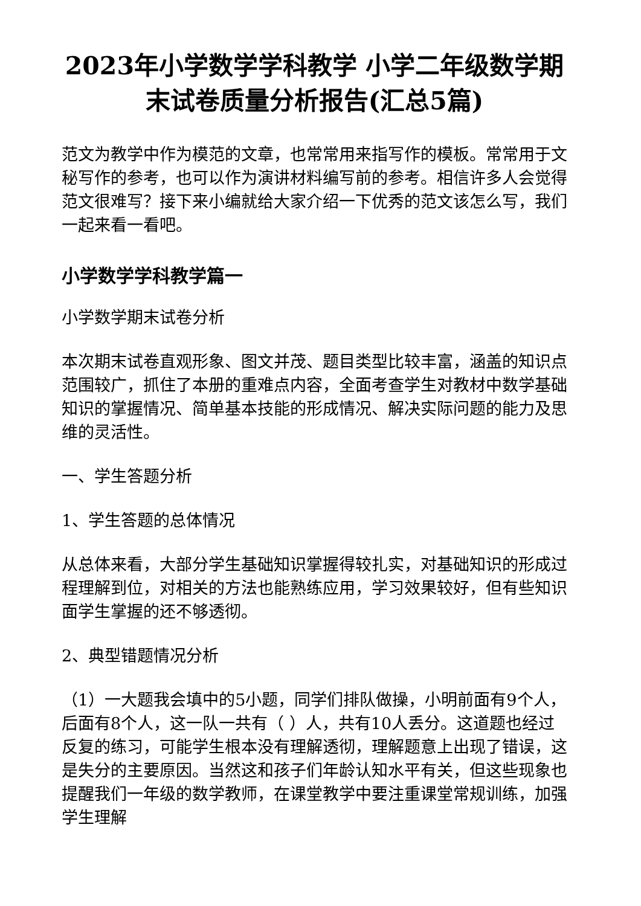2023年小学数学学科教学 小学二年级数学期末试卷质量分析报告(汇总5篇)
范文为教学中作为模范的文章，也常常用来指写作的模板。常常用于文秘写作的参考，也可以作为演讲材料编写前的参考。相信许多人会觉得范文很难写？接下来小编就给大家介绍一下优秀的范文该怎么写，我们一起来看一看吧。
小学数学学科教学篇一
小学数学期末试卷分析
本次期末试卷直观形象、图文并茂、题目类型比较丰富，涵盖的知识点范围较广，抓住了本册的重难点内容，全面考查学生对教材中数学基础知识的掌握情况、简单基本技能的形成情况、解决实际问题的能力及思维的灵活性。
一、学生答题分析
1、学生答题的总体情况
从总体来看，大部分学生基础知识掌握得较扎实，对基础知识的形成过程理解到位，对相关的方法也能熟练应用，学习效果较好，但有些知识面学生掌握的还不够透彻。
2、典型错题情况分析
（1）一大题我会填中的5小题，同学们排队做操，小明前面有9个人，后面有8个人，这一队一共有（ ）人，共有10人丢分。这道题也经过反复的练习，可能学生根本没有理解透彻，理解题意上出现了错误，这是失分的主要原因。当然这和孩子们年龄认知水平有关，但这些现象也提醒我们一年级的数学教师，在课堂教学中要注重课堂常规训练，加强学生理解